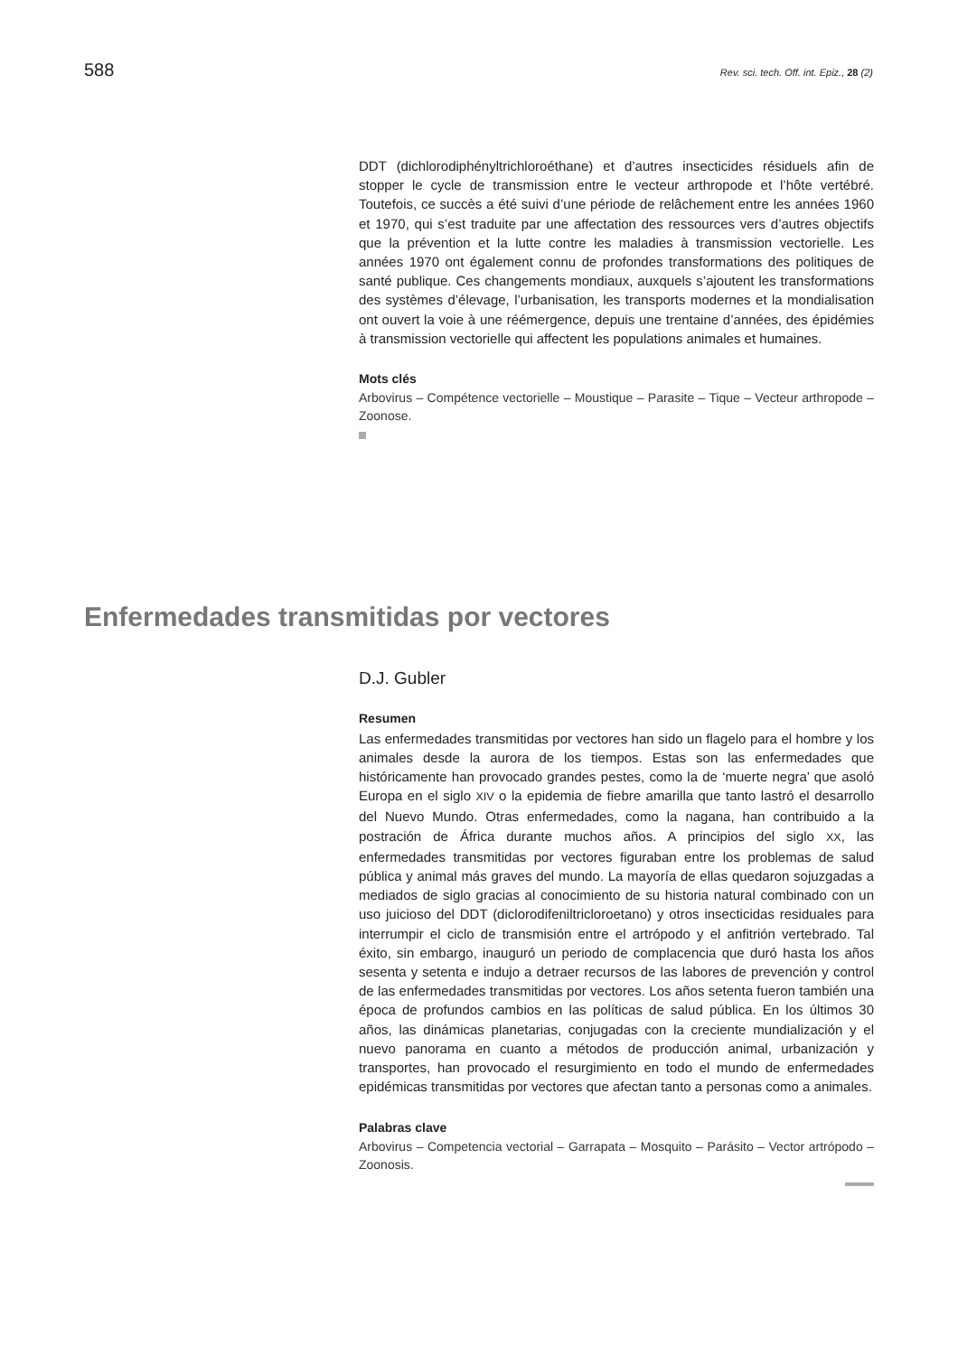588 Rev. sci. tech. Off. int. Epiz., 28 (2)
DDT (dichlorodiphényltrichloroéthane) et d’autres insecticides résiduels afin de stopper le cycle de transmission entre le vecteur arthropode et l’hôte vertébré. Toutefois, ce succès a été suivi d’une période de relâchement entre les années 1960 et 1970, qui s’est traduite par une affectation des ressources vers d’autres objectifs que la prévention et la lutte contre les maladies à transmission vectorielle. Les années 1970 ont également connu de profondes transformations des politiques de santé publique. Ces changements mondiaux, auxquels s’ajoutent les transformations des systèmes d’élevage, l’urbanisation, les transports modernes et la mondialisation ont ouvert la voie à une réémergence, depuis une trentaine d’années, des épidémies à transmission vectorielle qui affectent les populations animales et humaines.
Mots clés
Arbovirus – Compétence vectorielle – Moustique – Parasite – Tique – Vecteur arthropode – Zoonose.
Enfermedades transmitidas por vectores
D.J. Gubler
Resumen
Las enfermedades transmitidas por vectores han sido un flagelo para el hombre y los animales desde la aurora de los tiempos. Estas son las enfermedades que históricamente han provocado grandes pestes, como la de ‘muerte negra’ que asoló Europa en el siglo XIV o la epidemia de fiebre amarilla que tanto lastró el desarrollo del Nuevo Mundo. Otras enfermedades, como la nagana, han contribuido a la postración de África durante muchos años. A principios del siglo XX, las enfermedades transmitidas por vectores figuraban entre los problemas de salud pública y animal más graves del mundo. La mayoría de ellas quedaron sojuzgadas a mediados de siglo gracias al conocimiento de su historia natural combinado con un uso juicioso del DDT (diclorodifeniltricloroetano) y otros insecticidas residuales para interrumpir el ciclo de transmisión entre el artrópodo y el anfitrión vertebrado. Tal éxito, sin embargo, inauguró un periodo de complacencia que duró hasta los años sesenta y setenta e indujo a detraer recursos de las labores de prevención y control de las enfermedades transmitidas por vectores. Los años setenta fueron también una época de profundos cambios en las políticas de salud pública. En los últimos 30 años, las dinámicas planetarias, conjugadas con la creciente mundialización y el nuevo panorama en cuanto a métodos de producción animal, urbanización y transportes, han provocado el resurgimiento en todo el mundo de enfermedades epidémicas transmitidas por vectores que afectan tanto a personas como a animales.
Palabras clave
Arbovirus – Competencia vectorial – Garrapata – Mosquito – Parásito – Vector artrópodo – Zoonosis.